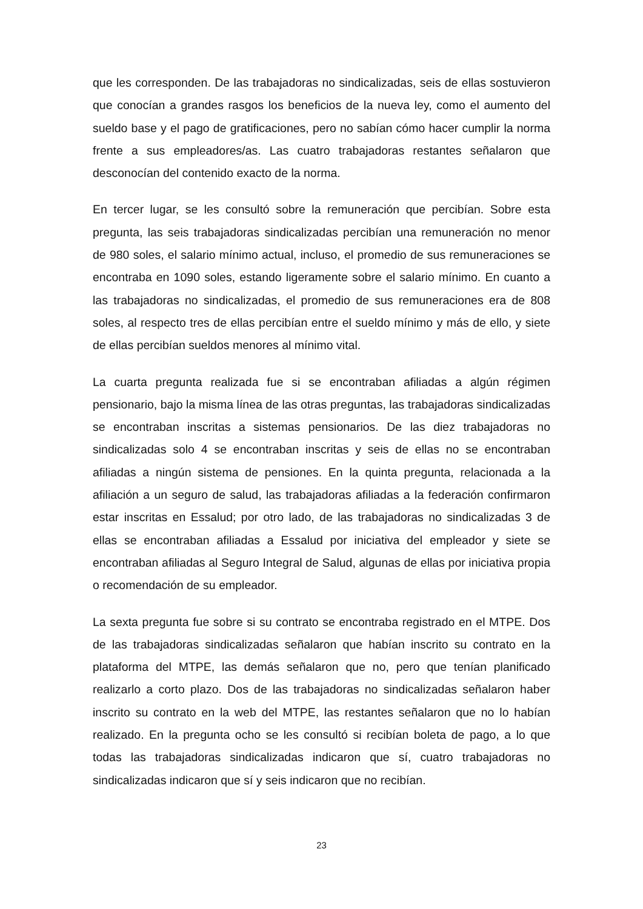que les corresponden. De las trabajadoras no sindicalizadas, seis de ellas sostuvieron que conocían a grandes rasgos los beneficios de la nueva ley, como el aumento del sueldo base y el pago de gratificaciones, pero no sabían cómo hacer cumplir la norma frente a sus empleadores/as. Las cuatro trabajadoras restantes señalaron que desconocían del contenido exacto de la norma.
En tercer lugar, se les consultó sobre la remuneración que percibían. Sobre esta pregunta, las seis trabajadoras sindicalizadas percibían una remuneración no menor de 980 soles, el salario mínimo actual, incluso, el promedio de sus remuneraciones se encontraba en 1090 soles, estando ligeramente sobre el salario mínimo. En cuanto a las trabajadoras no sindicalizadas, el promedio de sus remuneraciones era de 808 soles, al respecto tres de ellas percibían entre el sueldo mínimo y más de ello, y siete de ellas percibían sueldos menores al mínimo vital.
La cuarta pregunta realizada fue si se encontraban afiliadas a algún régimen pensionario, bajo la misma línea de las otras preguntas, las trabajadoras sindicalizadas se encontraban inscritas a sistemas pensionarios. De las diez trabajadoras no sindicalizadas solo 4 se encontraban inscritas y seis de ellas no se encontraban afiliadas a ningún sistema de pensiones. En la quinta pregunta, relacionada a la afiliación a un seguro de salud, las trabajadoras afiliadas a la federación confirmaron estar inscritas en Essalud; por otro lado, de las trabajadoras no sindicalizadas 3 de ellas se encontraban afiliadas a Essalud por iniciativa del empleador y siete se encontraban afiliadas al Seguro Integral de Salud, algunas de ellas por iniciativa propia o recomendación de su empleador.
La sexta pregunta fue sobre si su contrato se encontraba registrado en el MTPE. Dos de las trabajadoras sindicalizadas señalaron que habían inscrito su contrato en la plataforma del MTPE, las demás señalaron que no, pero que tenían planificado realizarlo a corto plazo. Dos de las trabajadoras no sindicalizadas señalaron haber inscrito su contrato en la web del MTPE, las restantes señalaron que no lo habían realizado. En la pregunta ocho se les consultó si recibían boleta de pago, a lo que todas las trabajadoras sindicalizadas indicaron que sí, cuatro trabajadoras no sindicalizadas indicaron que sí y seis indicaron que no recibían.
23